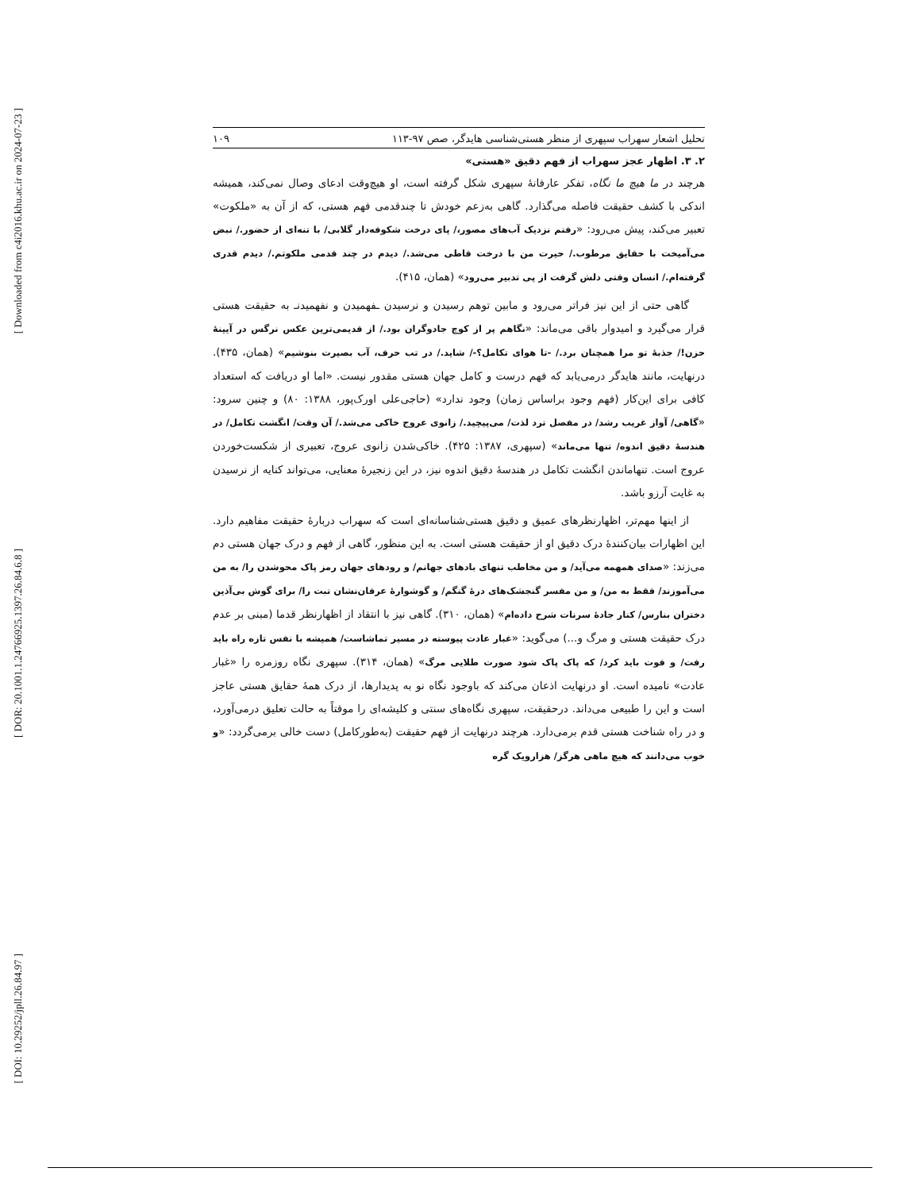[ Downloaded from c4i2016.khu.ac.ir on 2024-07-23 ]
[ DOR: 20.1001.1.24766925.1397.26.84.6.8 ]
[ DOI: 10.29252/jpll.26.84.97 ]
تحلیل اشعار سهراب سپهری از منظر هستی‌شناسی هایدگر، صص ۹۷-۱۱۳ ۱۰۹
۲. ۳. اظهار عجز سهراب از فهم دقیق «هستی»
هرچند در ما هیچ ما نگاه، تفکر عارفانهٔ سپهری شکل گرفته است، او هیچ‌وقت ادعای وصال نمی‌کند، همیشه اندکی با کشف حقیقت فاصله می‌گذارد. گاهی به‌زعم خودش تا چندقدمی فهم هستی، که از آن به «ملکوت» تعبیر می‌کند، پیش می‌رود: «رفتم نزدیک آب‌های مصور،/ پای درخت شکوفه‌دار گلابی/ با تنه‌ای از حضور./ نبض می‌آمیخت با حقایق مرطوب./ حیرت من با درخت قاطی می‌شد./ دیدم در چند قدمی ملکوتم./ دیدم قدری گرفته‌ام./ انسان وقتی دلش گرفت از پی تدبیر می‌رود» (همان، ۴۱۵).
گاهی حتی از این نیز فراتر می‌رود و مابین توهم رسیدن و نرسیدن ـفهمیدن و نفهمیدنـ به حقیقت هستی قرار می‌گیرد و امیدوار باقی می‌ماند: «نگاهم پر از کوچ جادوگران بود./ از قدیمی‌ترین عکس نرگس در آیینهٔ حزن!/ جذبهٔ تو مرا همچنان برد./ -تا هوای تکامل؟-/ شاید./ در تب حرف، آب بصیرت بنوشیم» (همان، ۴۳۵). درنهایت، مانند هایدگر درمی‌یابد که فهم درست و کامل جهان هستی مقدور نیست. «اما او دریافت که استعداد کافی برای این‌کار (فهم وجود براساس زمان) وجود ندارد» (حاجی‌علی اورک‌پور، ۱۳۸۸: ۸۰) و چنین سرود: «گاهی/ آواز غریب رشد/ در مفصل ترد لذت/ می‌پیچید./ زانوی عروج خاکی می‌شد./ آن وقت/ انگشت تکامل/ در هندسهٔ دقیق اندوه/ تنها می‌ماند» (سپهری، ۱۳۸۷: ۴۲۵). خاکی‌شدن زانوی عروج، تعبیری از شکست‌خوردن عروج است. تنهاماندن انگشت تکامل در هندسهٔ دقیق اندوه نیز، در این زنجیرهٔ معنایی، می‌تواند کنایه از نرسیدن به غایت آرزو باشد.
از اینها مهم‌تر، اظهارنظرهای عمیق و دقیق هستی‌شناسانه‌ای است که سهراب دربارهٔ حقیقت مفاهیم دارد. این اظهارات بیان‌کنندهٔ درک دقیق او از حقیقت هستی است. به این منظور، گاهی از فهم و درک جهان هستی دم می‌زند: «صدای همهمه می‌آید/ و من مخاطب تنهای بادهای جهانم/ و رودهای جهان رمز پاک محوشدن را/ به من می‌آموزند/ فقط به من/ و من مفسر گنجشک‌های درهٔ گنگم/ و گوشوارهٔ عرفان‌نشان تبت را/ برای گوش بی‌آذین دختران بنارس/ کنار جادهٔ سرنات شرح داده‌ام» (همان، ۳۱۰). گاهی نیز با انتقاد از اظهارنظر قدما (مبنی بر عدم درک حقیقت هستی و مرگ و...) می‌گوید: «غبار عادت پیوسته در مسیر تماشاست/ همیشه با نفس تازه راه باید رفت/ و فوت باید کرد/ که پاک پاک شود صورت طلایی مرگ» (همان، ۳۱۴). سپهری نگاه روزمره را «غبار عادت» نامیده است. او درنهایت اذعان می‌کند که باوجود نگاه نو به پدیدارها، از درک همهٔ حقایق هستی عاجز است و این را طبیعی می‌داند. درحقیقت، سپهری نگاه‌های سنتی و کلیشه‌ای را موقتاً به حالت تعلیق درمی‌آورد، و در راه شناخت هستی قدم برمی‌دارد. هرچند درنهایت از فهم حقیقت (به‌طورکامل) دست خالی برمی‌گردد: «و خوب می‌دانند که هیچ ماهی هرگز/ هزارویک گره